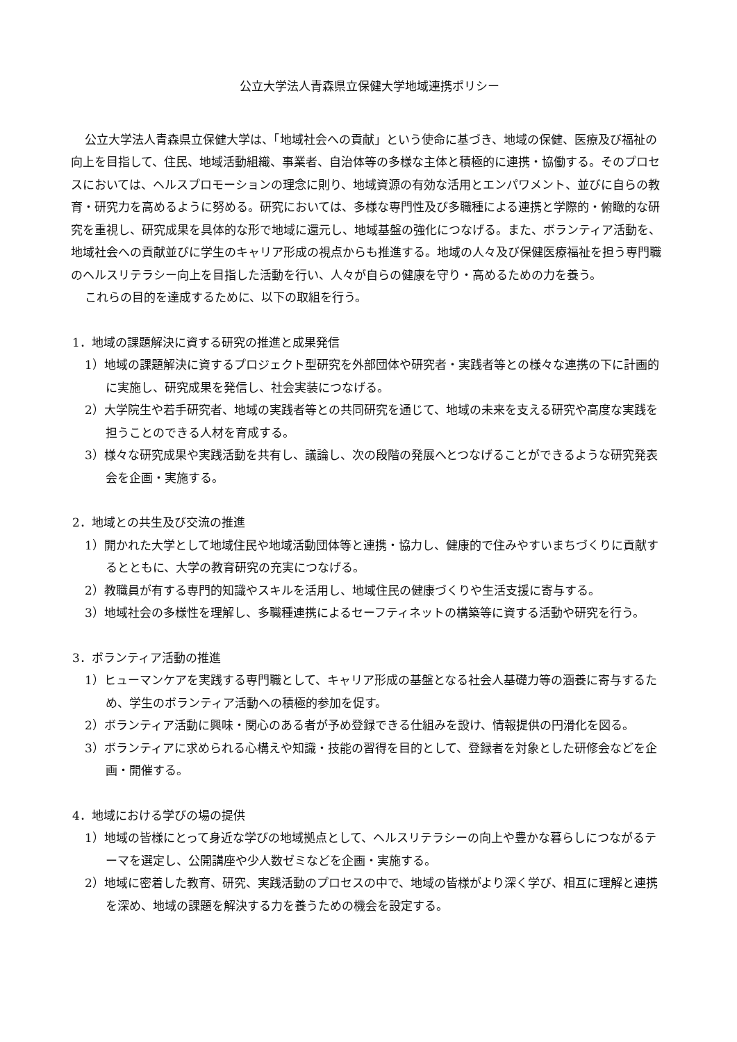公立大学法人青森県立保健大学地域連携ポリシー
公立大学法人青森県立保健大学は、「地域社会への貢献」という使命に基づき、地域の保健、医療及び福祉の向上を目指して、住民、地域活動組織、事業者、自治体等の多様な主体と積極的に連携・協働する。そのプロセスにおいては、ヘルスプロモーションの理念に則り、地域資源の有効な活用とエンパワメント、並びに自らの教育・研究力を高めるように努める。研究においては、多様な専門性及び多職種による連携と学際的・俯瞰的な研究を重視し、研究成果を具体的な形で地域に還元し、地域基盤の強化につなげる。また、ボランティア活動を、地域社会への貢献並びに学生のキャリア形成の視点からも推進する。地域の人々及び保健医療福祉を担う専門職のヘルスリテラシー向上を目指した活動を行い、人々が自らの健康を守り・高めるための力を養う。
これらの目的を達成するために、以下の取組を行う。
1．地域の課題解決に資する研究の推進と成果発信
1）地域の課題解決に資するプロジェクト型研究を外部団体や研究者・実践者等との様々な連携の下に計画的に実施し、研究成果を発信し、社会実装につなげる。
2）大学院生や若手研究者、地域の実践者等との共同研究を通じて、地域の未来を支える研究や高度な実践を担うことのできる人材を育成する。
3）様々な研究成果や実践活動を共有し、議論し、次の段階の発展へとつなげることができるような研究発表会を企画・実施する。
2．地域との共生及び交流の推進
1）開かれた大学として地域住民や地域活動団体等と連携・協力し、健康的で住みやすいまちづくりに貢献するとともに、大学の教育研究の充実につなげる。
2）教職員が有する専門的知識やスキルを活用し、地域住民の健康づくりや生活支援に寄与する。
3）地域社会の多様性を理解し、多職種連携によるセーフティネットの構築等に資する活動や研究を行う。
3．ボランティア活動の推進
1）ヒューマンケアを実践する専門職として、キャリア形成の基盤となる社会人基礎力等の涵養に寄与するため、学生のボランティア活動への積極的参加を促す。
2）ボランティア活動に興味・関心のある者が予め登録できる仕組みを設け、情報提供の円滑化を図る。
3）ボランティアに求められる心構えや知識・技能の習得を目的として、登録者を対象とした研修会などを企画・開催する。
4．地域における学びの場の提供
1）地域の皆様にとって身近な学びの地域拠点として、ヘルスリテラシーの向上や豊かな暮らしにつながるテーマを選定し、公開講座や少人数ゼミなどを企画・実施する。
2）地域に密着した教育、研究、実践活動のプロセスの中で、地域の皆様がより深く学び、相互に理解と連携を深め、地域の課題を解決する力を養うための機会を設定する。